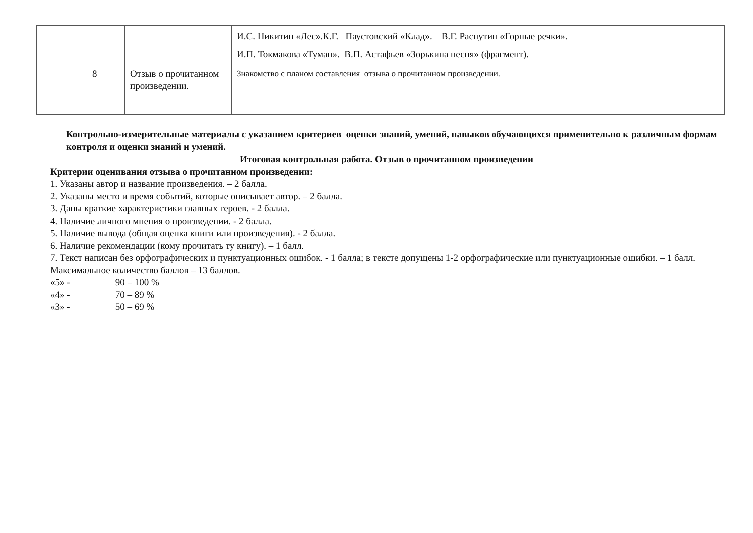| | | | И.С. Никитин «Лес».К.Г. Паустовский «Клад». В.Г. Распутин «Горные речки». И.П. Токмакова «Туман». В.П. Астафьев «Зорькина песня» (фрагмент). |
| | 8 | Отзыв о прочитанном произведении. | Знакомство с планом составления отзыва о прочитанном произведении. |
Контрольно-измерительные материалы с указанием критериев оценки знаний, умений, навыков обучающихся применительно к различным формам контроля и оценки знаний и умений.
Итоговая контрольная работа. Отзыв о прочитанном произведении
Критерии оценивания отзыва о прочитанном произведении:
1. Указаны автор и название произведения. – 2 балла.
2. Указаны место и время событий, которые описывает автор. – 2 балла.
3. Даны краткие характеристики главных героев. - 2 балла.
4. Наличие личного мнения о произведении. - 2 балла.
5. Наличие вывода (общая оценка книги или произведения). - 2 балла.
6. Наличие рекомендации (кому прочитать ту книгу). – 1 балл.
7. Текст написан без орфографических и пунктуационных ошибок. - 1 балла; в тексте допущены 1-2 орфографические или пунктуационные ошибки. – 1 балл.
Максимальное количество баллов – 13 баллов.
«5» - 90 – 100 %
«4» - 70 – 89 %
«3» - 50 – 69 %